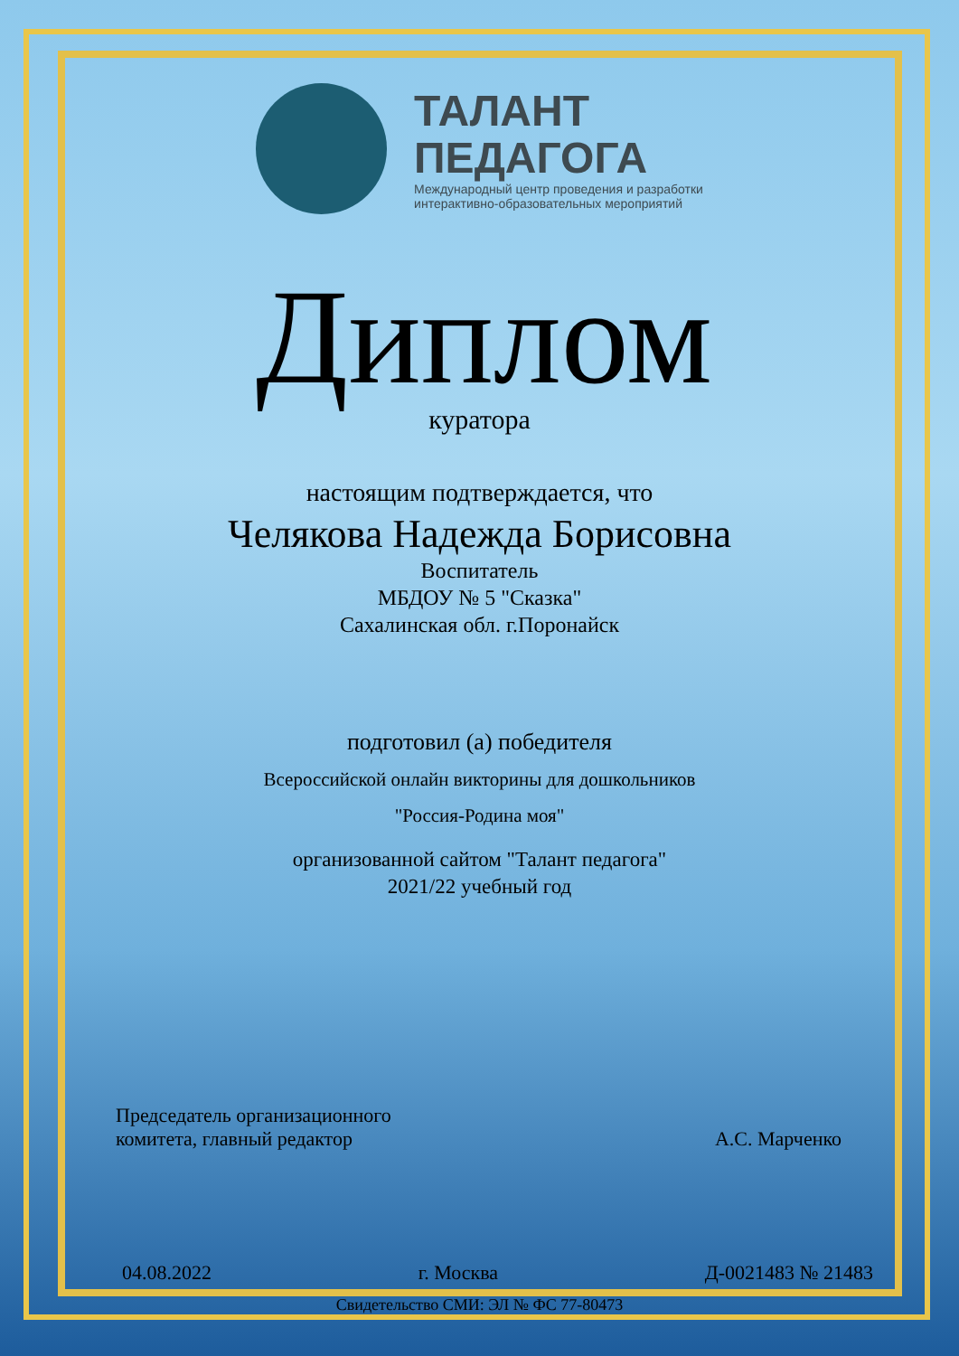ТАЛАНТ
ПЕДАГОГА
Международный центр проведения и разработки
интерактивно-образовательных мероприятий
Диплом
куратора
настоящим подтверждается, что
Челякова Надежда Борисовна
Воспитатель
МБДОУ № 5 "Сказка"
Сахалинская обл. г.Поронайск
подготовил (а) победителя
Всероссийской онлайн викторины для дошкольников
"Россия-Родина моя"
организованной сайтом "Талант педагога"
2021/22 учебный год
Председатель организационного
комитета, главный редактор
А.С. Марченко
04.08.2022 г. Москва Д-0021483 № 21483
Свидетельство СМИ: ЭЛ № ФС 77-80473